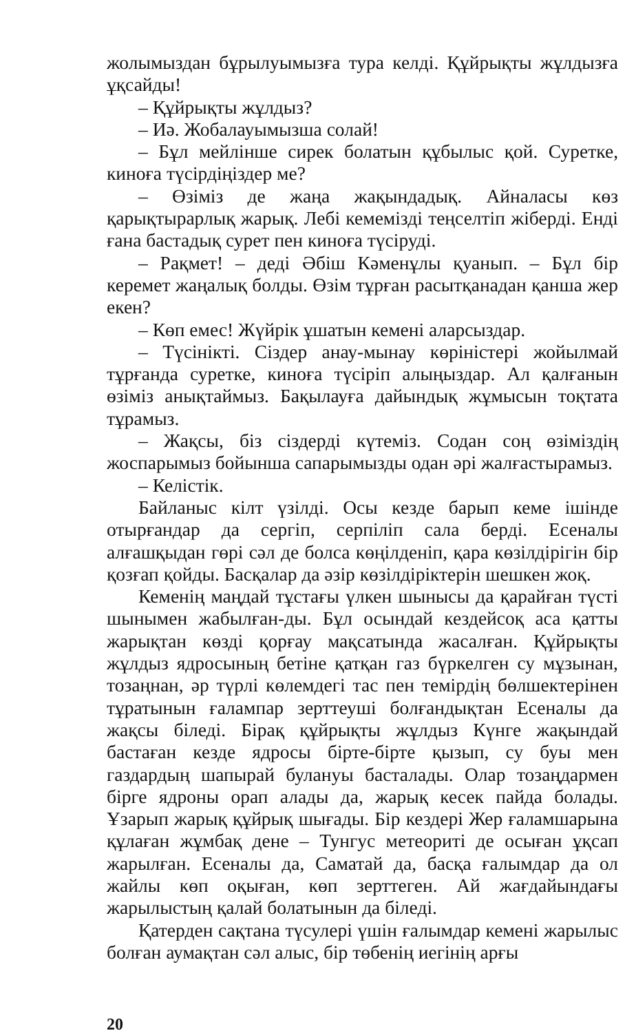жолымыздан бұрылуымызға тура келді. Құйрықты жұлдызға ұқсайды!
– Құйрықты жұлдыз?
– Иә. Жобалауымызша солай!
– Бұл мейлінше сирек болатын құбылыс қой. Суретке, киноға түсірдіңіздер ме?
– Өзіміз де жаңа жақындадық. Айналасы көз қарықтырарлық жарық. Лебі кемемізді теңселтіп жіберді. Енді ғана бастадық сурет пен киноға түсіруді.
– Рақмет! – деді Әбіш Кәменұлы қуанып. – Бұл бір керемет жаңалық болды. Өзім тұрған расытқанадан қанша жер екен?
– Көп емес! Жүйрік ұшатын кемені аларсыздар.
– Түсінікті. Сіздер анау-мынау көріністері жойылмай тұрғанда суретке, киноға түсіріп алыңыздар. Ал қалғанын өзіміз анықтаймыз. Бақылауға дайындық жұмысын тоқтата тұрамыз.
– Жақсы, біз сіздерді күтеміз. Содан соң өзіміздің жоспарымыз бойынша сапарымызды одан әрі жалғастырамыз.
– Келістік.
Байланыс кілт үзілді. Осы кезде барып кеме ішінде отырғандар да сергіп, серпіліп сала берді. Есеналы алғашқыдан гөрі сәл де болса көңілденіп, қара көзілдірігін бір қозғап қойды. Басқалар да әзір көзілдіріктерін шешкен жоқ.
Кеменің маңдай тұстағы үлкен шынысы да қарайған түсті шынымен жабылған-ды. Бұл осындай кездейсоқ аса қатты жарықтан көзді қорғау мақсатында жасалған. Құйрықты жұлдыз ядросының бетіне қатқан газ бүркелген су мұзынан, тозаңнан, әр түрлі көлемдегі тас пен темірдің бөлшектерінен тұратынын ғалампар зерттеуші болғандықтан Есеналы да жақсы біледі. Бірақ құйрықты жұлдыз Күнге жақындай бастаған кезде ядросы бірте-бірте қызып, су буы мен газдардың шапырай булануы басталады. Олар тозаңдармен бірге ядроны орап алады да, жарық кесек пайда болады. Ұзарып жарық құйрық шығады. Бір кездері Жер ғаламшарына құлаған жұмбақ дене – Тунгус метеориті де осыған ұқсап жарылған. Есеналы да, Саматай да, басқа ғалымдар да ол жайлы көп оқыған, көп зерттеген. Ай жағдайындағы жарылыстың қалай болатынын да біледі.
Қатерден сақтана түсулері үшін ғалымдар кемені жарылыс болған аумақтан сәл алыс, бір төбенің иегінің арғы
20